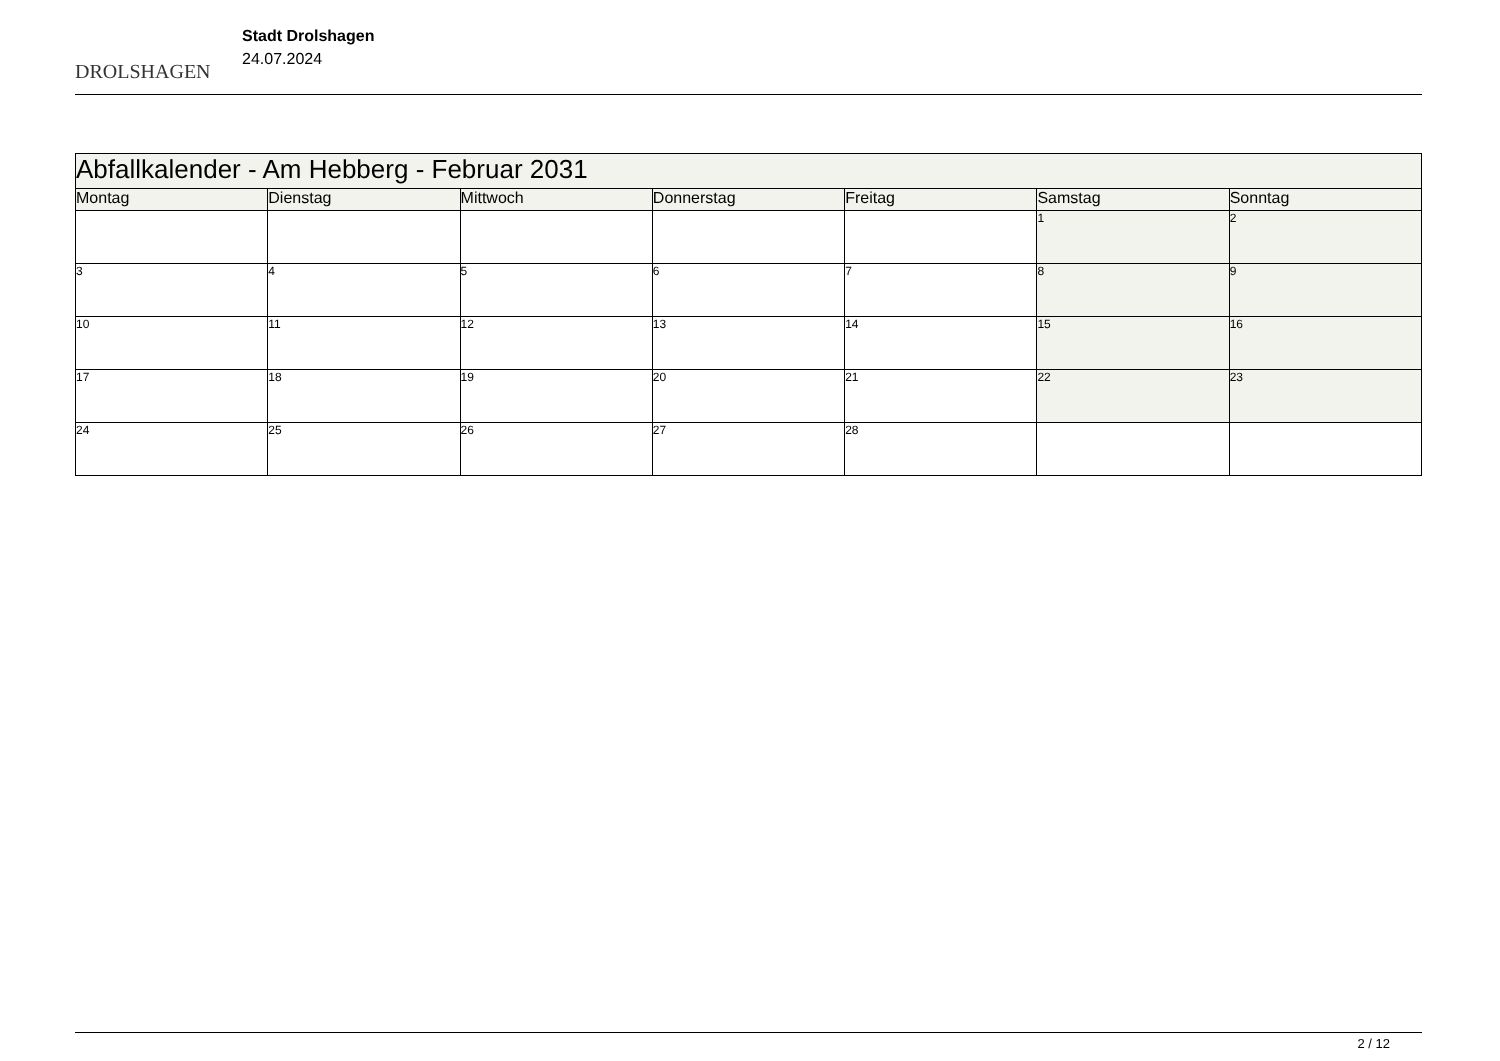DROLSHAGEN
Stadt Drolshagen
24.07.2024
| Abfallkalender - Am Hebberg - Februar 2031 | | | | | | |
| Montag | Dienstag | Mittwoch | Donnerstag | Freitag | Samstag | Sonntag |
| | | | | | 1 | 2 |
| 3 | 4 | 5 | 6 | 7 | 8 | 9 |
| 10 | 11 | 12 | 13 | 14 | 15 | 16 |
| 17 | 18 | 19 | 20 | 21 | 22 | 23 |
| 24 | 25 | 26 | 27 | 28 | | |
2 / 12